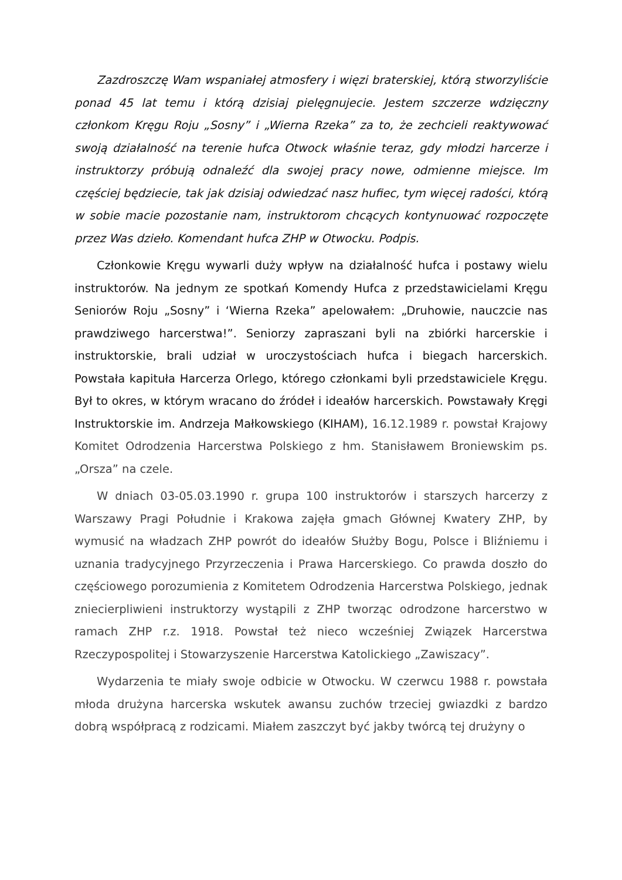Zazdroszczę Wam wspaniałej atmosfery i więzi braterskiej, którą stworzyliście ponad 45 lat temu i którą dzisiaj pielęgnujecie. Jestem szczerze wdzięczny członkom Kręgu Roju „Sosny” i „Wierna Rzeka” za to, że zechcieli reaktywować swoją działalność na terenie hufca Otwock właśnie teraz, gdy młodzi harcerze i instruktorzy próbują odnaleźć dla swojej pracy nowe, odmienne miejsce. Im częściej będziecie, tak jak dzisiaj odwiedzać nasz hufiec, tym więcej radości, którą w sobie macie pozostanie nam, instruktorom chcących kontynuować rozpoczęte przez Was dzieło. Komendant hufca ZHP w Otwocku. Podpis.
Członkowie Kręgu wywarli duży wpływ na działalność hufca i postawy wielu instruktorów. Na jednym ze spotkań Komendy Hufca z przedstawicielami Kręgu Seniorów Roju „Sosny” i ‘Wierna Rzeka” apelowałem: „Druhowie, nauczcie nas prawdziwego harcerstwa!”. Seniorzy zapraszani byli na zbiórki harcerskie i instruktorskie, brali udział w uroczystościach hufca i biegach harcerskich. Powstała kapituła Harcerza Orlego, którego członkami byli przedstawiciele Kręgu. Był to okres, w którym wracano do źródeł i ideałów harcerskich. Powstawały Kręgi Instruktorskie im. Andrzeja Małkowskiego (KIHAM), 16.12.1989 r. powstał Krajowy Komitet Odrodzenia Harcerstwa Polskiego z hm. Stanisławem Broniewskim ps. „Orsza” na czele.
W dniach 03-05.03.1990 r. grupa 100 instruktorów i starszych harcerzy z Warszawy Pragi Południe i Krakowa zajęła gmach Głównej Kwatery ZHP, by wymusić na władzach ZHP powrót do ideałów Służby Bogu, Polsce i Bliźniemu i uznania tradycyjnego Przyrzeczenia i Prawa Harcerskiego. Co prawda doszło do częściowego porozumienia z Komitetem Odrodzenia Harcerstwa Polskiego, jednak zniecierpliwieni instruktorzy wystąpili z ZHP tworząc odrodzone harcerstwo w ramach ZHP r.z. 1918. Powstał też nieco wcześniej Związek Harcerstwa Rzeczypospolitej i Stowarzyszenie Harcerstwa Katolickiego „Zawiszacy”.
Wydarzenia te miały swoje odbicie w Otwocku. W czerwcu 1988 r. powstała młoda drużyna harcerska wskutek awansu zuchów trzeciej gwiazdki z bardzo dobrą współpracą z rodzicami. Miałem zaszczyt być jakby twórcą tej drużyny o